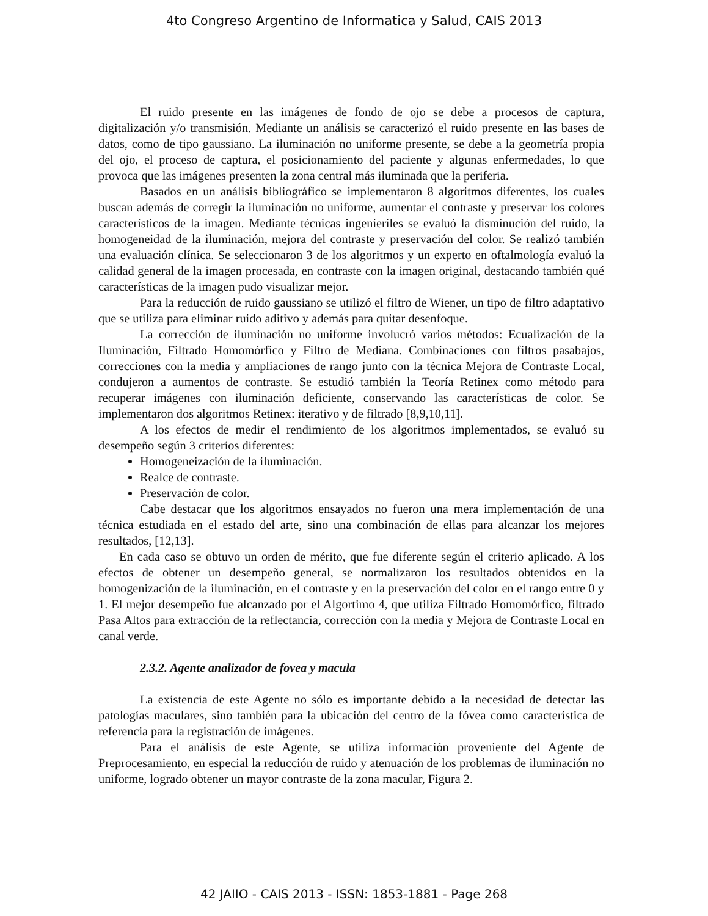4to Congreso Argentino de Informatica y Salud, CAIS 2013
El ruido presente en las imágenes de fondo de ojo se debe a procesos de captura, digitalización y/o transmisión. Mediante un análisis se caracterizó el ruido presente en las bases de datos, como de tipo gaussiano. La iluminación no uniforme presente, se debe a la geometría propia del ojo, el proceso de captura, el posicionamiento del paciente y algunas enfermedades, lo que provoca que las imágenes presenten la zona central más iluminada que la periferia.
Basados en un análisis bibliográfico se implementaron 8 algoritmos diferentes, los cuales buscan además de corregir la iluminación no uniforme, aumentar el contraste y preservar los colores característicos de la imagen. Mediante técnicas ingenieriles se evaluó la disminución del ruido, la homogeneidad de la iluminación, mejora del contraste y preservación del color. Se realizó también una evaluación clínica. Se seleccionaron 3 de los algoritmos y un experto en oftalmología evaluó la calidad general de la imagen procesada, en contraste con la imagen original, destacando también qué características de la imagen pudo visualizar mejor.
Para la reducción de ruido gaussiano se utilizó el filtro de Wiener, un tipo de filtro adaptativo que se utiliza para eliminar ruido aditivo y además para quitar desenfoque.
La corrección de iluminación no uniforme involucró varios métodos: Ecualización de la Iluminación, Filtrado Homomórfico y Filtro de Mediana. Combinaciones con filtros pasabajos, correcciones con la media y ampliaciones de rango junto con la técnica Mejora de Contraste Local, condujeron a aumentos de contraste. Se estudió también la Teoría Retinex como método para recuperar imágenes con iluminación deficiente, conservando las características de color. Se implementaron dos algoritmos Retinex: iterativo y de filtrado [8,9,10,11].
A los efectos de medir el rendimiento de los algoritmos implementados, se evaluó su desempeño según 3 criterios diferentes:
Homogeneización de la iluminación.
Realce de contraste.
Preservación de color.
Cabe destacar que los algoritmos ensayados no fueron una mera implementación de una técnica estudiada en el estado del arte, sino una combinación de ellas para alcanzar los mejores resultados, [12,13].
En cada caso se obtuvo un orden de mérito, que fue diferente según el criterio aplicado. A los efectos de obtener un desempeño general, se normalizaron los resultados obtenidos en la homogenización de la iluminación, en el contraste y en la preservación del color en el rango entre 0 y 1. El mejor desempeño fue alcanzado por el Algortimo 4, que utiliza Filtrado Homomórfico, filtrado Pasa Altos para extracción de la reflectancia, corrección con la media y Mejora de Contraste Local en canal verde.
2.3.2. Agente analizador de fovea y macula
La existencia de este Agente no sólo es importante debido a la necesidad de detectar las patologías maculares, sino también para la ubicación del centro de la fóvea como característica de referencia para la registración de imágenes.
Para el análisis de este Agente, se utiliza información proveniente del Agente de Preprocesamiento, en especial la reducción de ruido y atenuación de los problemas de iluminación no uniforme, logrado obtener un mayor contraste de la zona macular, Figura 2.
42 JAIIO - CAIS 2013 - ISSN: 1853-1881 - Page 268